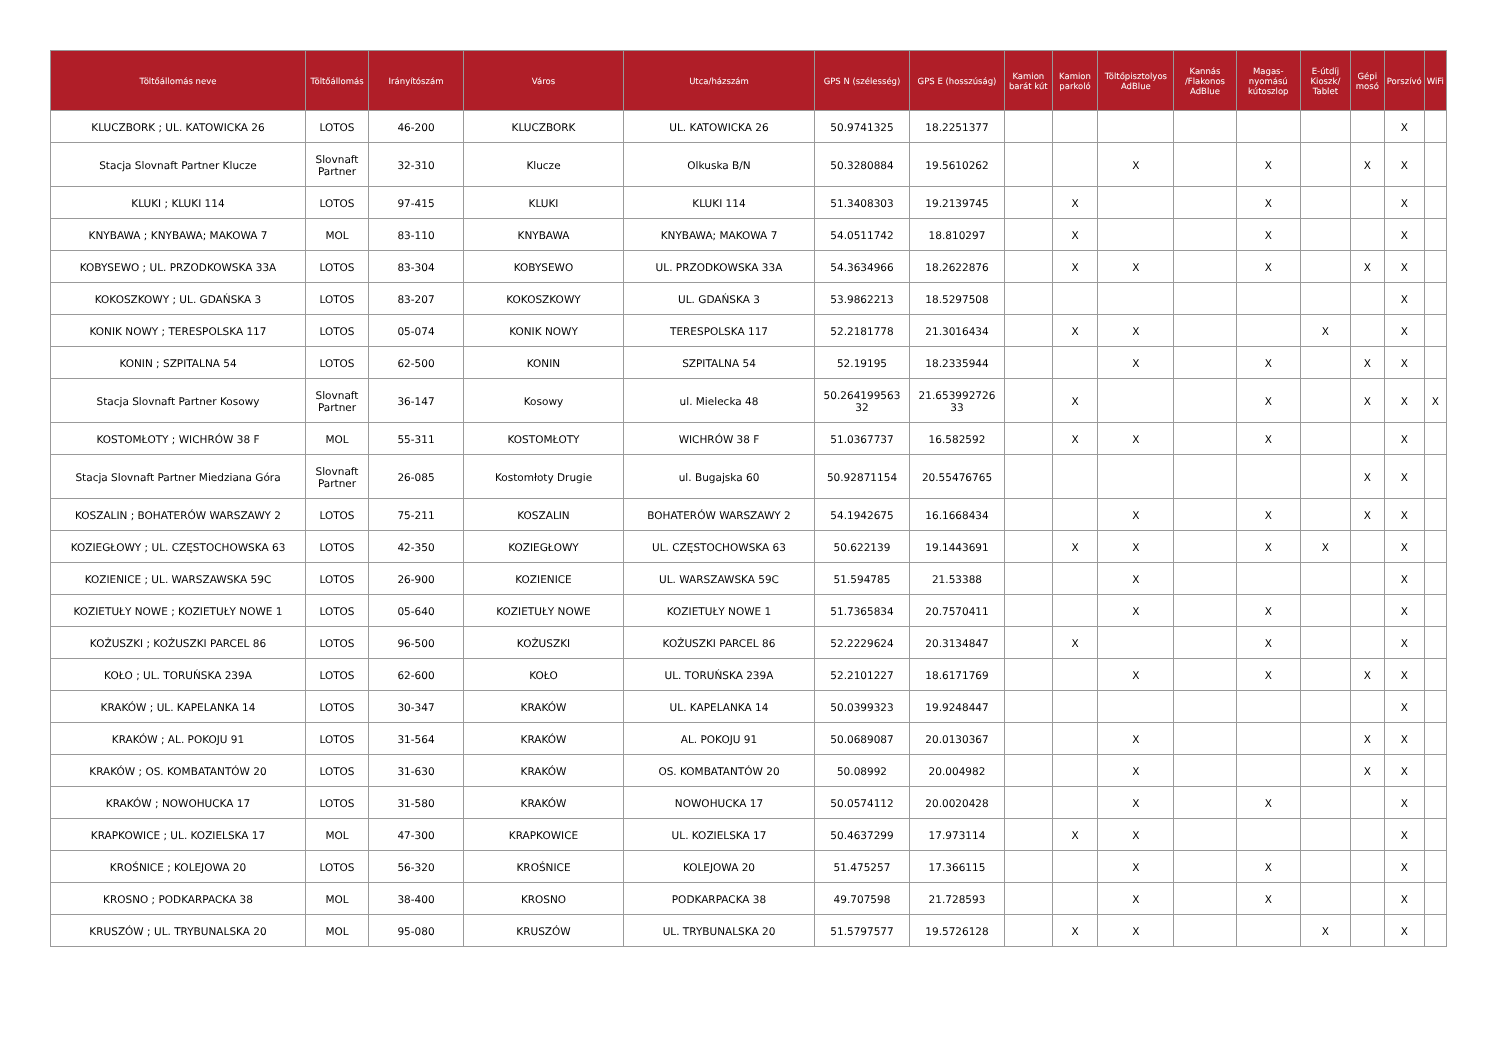| Töltőállomás neve | Töltőállomás | Irányítószám | Város | Utca/házszám | GPS N (szélesség) | GPS E (hosszúság) | Kamion barát kút | Kamion parkoló | Töltőpisztolyos AdBlue | Kannás /Flakonos AdBlue | Magas-nyomású kútoszlop | E-útdíj Kioszk/ Tablet | Gépi mosó | Porszívó | WiFi |
| --- | --- | --- | --- | --- | --- | --- | --- | --- | --- | --- | --- | --- | --- | --- | --- |
| KLUCZBORK ; UL. KATOWICKA 26 | LOTOS | 46-200 | KLUCZBORK | UL. KATOWICKA 26 | 50.9741325 | 18.2251377 | | | | | | | | X | |
| Stacja Slovnaft Partner Klucze | Slovnaft Partner | 32-310 | Klucze | Olkuska B/N | 50.3280884 | 19.5610262 | | | X | | X | | X | X | |
| KLUKI ; KLUKI 114 | LOTOS | 97-415 | KLUKI | KLUKI 114 | 51.3408303 | 19.2139745 | | X | | | X | | | X | |
| KNYBAWA ; KNYBAWA; MAKOWA 7 | MOL | 83-110 | KNYBAWA | KNYBAWA; MAKOWA 7 | 54.0511742 | 18.810297 | | X | | | X | | | X | |
| KOBYSEWO ; UL. PRZODKOWSKA 33A | LOTOS | 83-304 | KOBYSEWO | UL. PRZODKOWSKA 33A | 54.3634966 | 18.2622876 | | X | X | | X | | X | X | |
| KOKOSZKOWY ; UL. GDAŃSKA 3 | LOTOS | 83-207 | KOKOSZKOWY | UL. GDAŃSKA 3 | 53.9862213 | 18.5297508 | | | | | | | | X | |
| KONIK NOWY ; TERESPOLSKA 117 | LOTOS | 05-074 | KONIK NOWY | TERESPOLSKA 117 | 52.2181778 | 21.3016434 | | X | X | | | X | | X | |
| KONIN ; SZPITALNA 54 | LOTOS | 62-500 | KONIN | SZPITALNA 54 | 52.19195 | 18.2335944 | | | X | | X | | X | X | |
| Stacja Slovnaft Partner Kosowy | Slovnaft Partner | 36-147 | Kosowy | ul. Mielecka 48 | 50.264199563 32 | 21.653992726 33 | | X | | | X | | X | X | X |
| KOSTOMŁOTY ; WICHRÓW 38 F | MOL | 55-311 | KOSTOMŁOTY | WICHRÓW 38 F | 51.0367737 | 16.582592 | | X | X | | X | | | X | |
| Stacja Slovnaft Partner Miedziana Góra | Slovnaft Partner | 26-085 | Kostomłoty Drugie | ul. Bugajska 60 | 50.92871154 | 20.55476765 | | | | | | | X | X | |
| KOSZALIN ; BOHATERÓW WARSZAWY 2 | LOTOS | 75-211 | KOSZALIN | BOHATERÓW WARSZAWY 2 | 54.1942675 | 16.1668434 | | | X | | X | | X | X | |
| KOZIEGŁOWY ; UL. CZĘSTOCHOWSKA 63 | LOTOS | 42-350 | KOZIEGŁOWY | UL. CZĘSTOCHOWSKA 63 | 50.622139 | 19.1443691 | | X | X | | X | X | | X | |
| KOZIENICE ; UL. WARSZAWSKA 59C | LOTOS | 26-900 | KOZIENICE | UL. WARSZAWSKA 59C | 51.594785 | 21.53388 | | | X | | | | | X | |
| KOZIETUŁY NOWE ; KOZIETUŁY NOWE 1 | LOTOS | 05-640 | KOZIETUŁY NOWE | KOZIETUŁY NOWE 1 | 51.7365834 | 20.7570411 | | | X | | X | | | X | |
| KOŻUSZKI ; KOŻUSZKI PARCEL 86 | LOTOS | 96-500 | KOŻUSZKI | KOŻUSZKI PARCEL 86 | 52.2229624 | 20.3134847 | | X | | | X | | | X | |
| KOŁO ; UL. TORUŃSKA 239A | LOTOS | 62-600 | KOŁO | UL. TORUŃSKA 239A | 52.2101227 | 18.6171769 | | | X | | X | | X | X | |
| KRAKÓW ; UL. KAPELANKA 14 | LOTOS | 30-347 | KRAKÓW | UL. KAPELANKA 14 | 50.0399323 | 19.9248447 | | | | | | | | X | |
| KRAKÓW ; AL. POKOJU 91 | LOTOS | 31-564 | KRAKÓW | AL. POKOJU 91 | 50.0689087 | 20.0130367 | | | X | | | | X | X | |
| KRAKÓW ; OS. KOMBATANTÓW 20 | LOTOS | 31-630 | KRAKÓW | OS. KOMBATANTÓW 20 | 50.08992 | 20.004982 | | | X | | | | X | X | |
| KRAKÓW ; NOWOHUCKA 17 | LOTOS | 31-580 | KRAKÓW | NOWOHUCKA 17 | 50.0574112 | 20.0020428 | | | X | | X | | | X | |
| KRAPKOWICE ; UL. KOZIELSKA 17 | MOL | 47-300 | KRAPKOWICE | UL. KOZIELSKA 17 | 50.4637299 | 17.973114 | | X | X | | | | | X | |
| KROŚNICE ; KOLEJOWA 20 | LOTOS | 56-320 | KROŚNICE | KOLEJOWA 20 | 51.475257 | 17.366115 | | | X | | X | | | X | |
| KROSNO ; PODKARPACKA 38 | MOL | 38-400 | KROSNO | PODKARPACKA 38 | 49.707598 | 21.728593 | | | X | | X | | | X | |
| KRUSZÓW ; UL. TRYBUNALSKA 20 | MOL | 95-080 | KRUSZÓW | UL. TRYBUNALSKA 20 | 51.5797577 | 19.5726128 | | X | X | | | X | | X | |